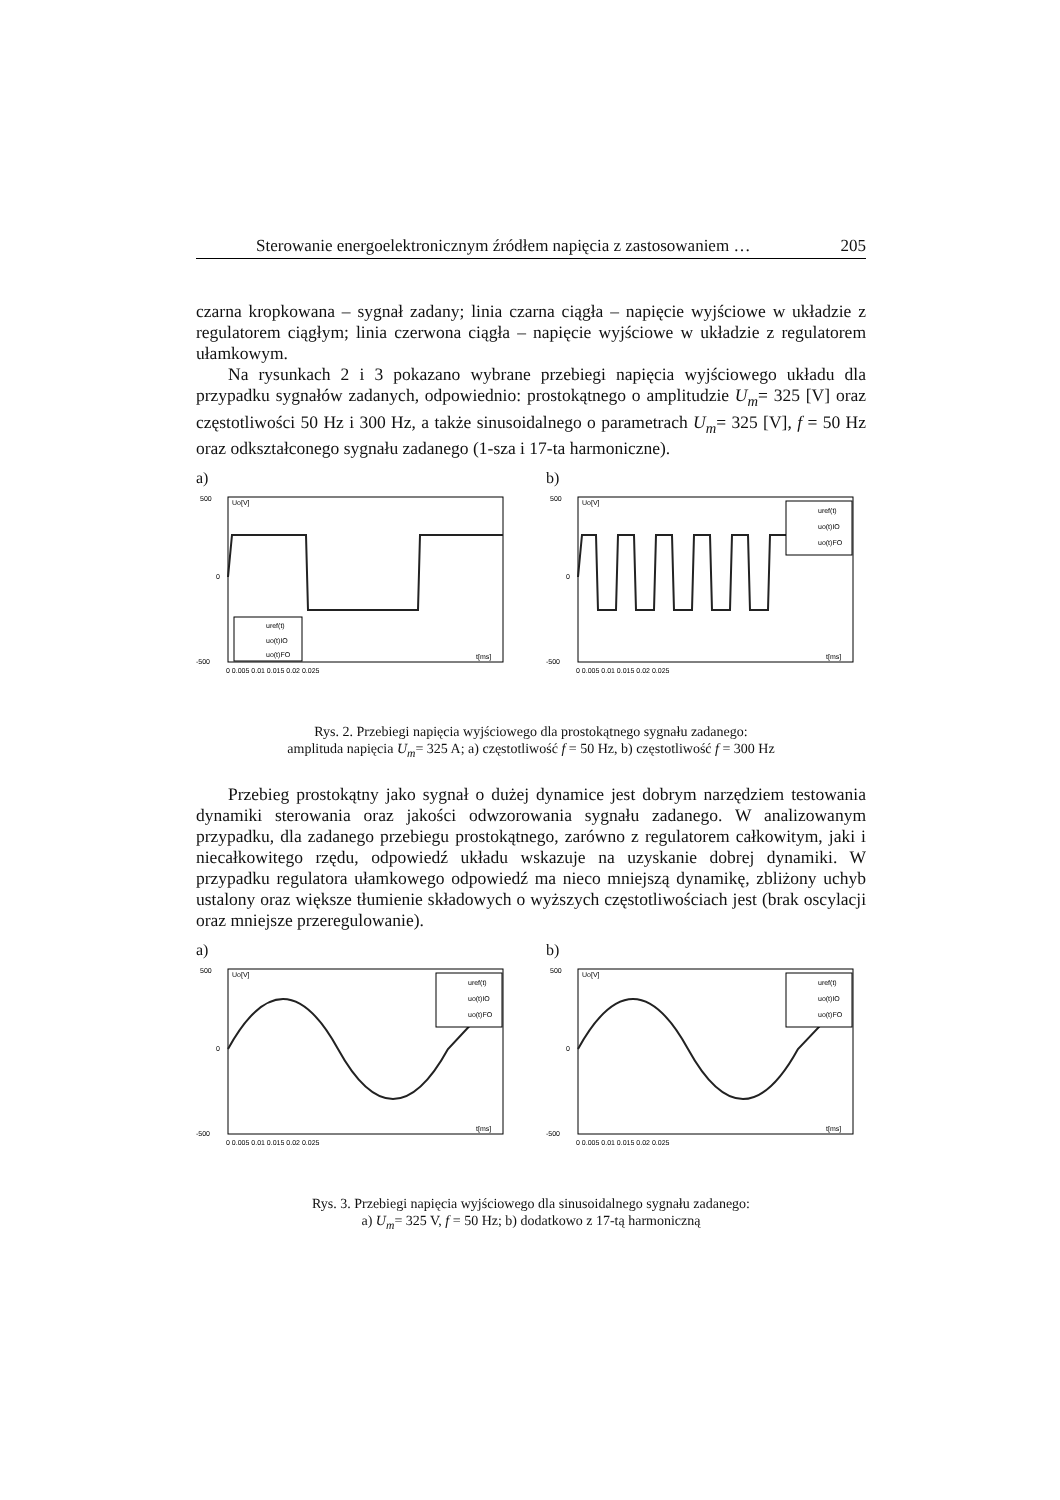Sterowanie energoelektronicznym źródłem napięcia z zastosowaniem … 205
czarna kropkowana – sygnał zadany; linia czarna ciągła – napięcie wyjściowe w układzie z regulatorem ciągłym; linia czerwona ciągła – napięcie wyjściowe w układzie z regulatorem ułamkowym.
Na rysunkach 2 i 3 pokazano wybrane przebiegi napięcia wyjściowego układu dla przypadku sygnałów zadanych, odpowiednio: prostokątnego o amplitudzie U<sub>m</sub>= 325 [V] oraz częstotliwości 50 Hz i 300 Hz, a także sinusoidalnego o parametrach U<sub>m</sub>= 325 [V], f = 50 Hz oraz odkształconego sygnału zadanego (1-sza i 17-ta harmoniczne).
a)
500
0
-500
Uo[V]
uref(t)
uo(t)IO
uo(t)FO
t[ms]
0 0.005 0.01 0.015 0.02 0.025
b)
500
0
-500
Uo[V]
uref(t)
uo(t)IO
uo(t)FO
t[ms]
0 0.005 0.01 0.015 0.02 0.025
Rys. 2. Przebiegi napięcia wyjściowego dla prostokątnego sygnału zadanego:
amplituda napięcia U<sub>m</sub>= 325 A; a) częstotliwość f = 50 Hz, b) częstotliwość f = 300 Hz
Przebieg prostokątny jako sygnał o dużej dynamice jest dobrym narzędziem testowania dynamiki sterowania oraz jakości odwzorowania sygnału zadanego. W analizowanym przypadku, dla zadanego przebiegu prostokątnego, zarówno z regulatorem całkowitym, jaki i niecałkowitego rzędu, odpowiedź układu wskazuje na uzyskanie dobrej dynamiki. W przypadku regulatora ułamkowego odpowiedź ma nieco mniejszą dynamikę, zbliżony uchyb ustalony oraz większe tłumienie składowych o wyższych częstotliwościach jest (brak oscylacji oraz mniejsze przeregulowanie).
a)
500
0
-500
Uo[V]
uref(t)
uo(t)IO
uo(t)FO
t[ms]
0 0.005 0.01 0.015 0.02 0.025
b)
500
0
-500
Uo[V]
uref(t)
uo(t)IO
uo(t)FO
t[ms]
0 0.005 0.01 0.015 0.02 0.025
Rys. 3. Przebiegi napięcia wyjściowego dla sinusoidalnego sygnału zadanego:
a) U<sub>m</sub>= 325 V, f = 50 Hz; b) dodatkowo z 17-tą harmoniczną